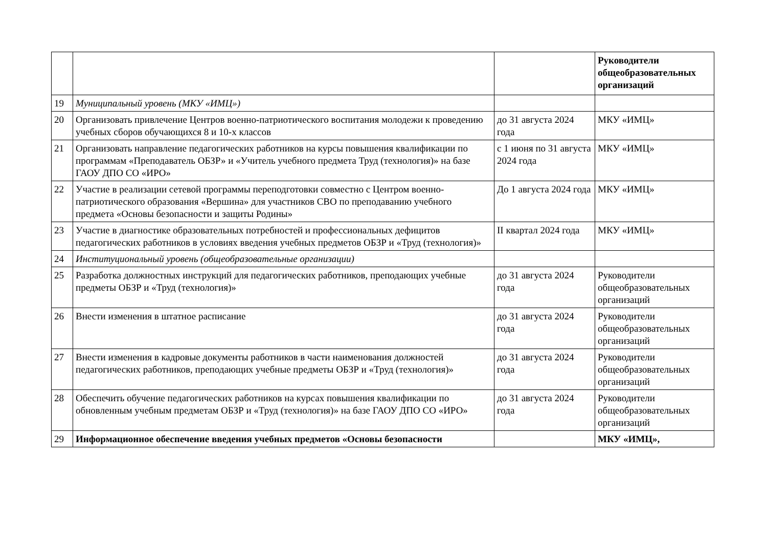| | | | Руководители общеобразовательных организаций |
| 19 | Муниципальный уровень (МКУ «ИМЦ») | | |
| 20 | Организовать привлечение Центров военно-патриотического воспитания молодежи к проведению учебных сборов обучающихся 8 и 10-х классов | до 31 августа 2024 года | МКУ «ИМЦ» |
| 21 | Организовать направление педагогических работников на курсы повышения квалификации по программам «Преподаватель ОБЗР» и «Учитель учебного предмета Труд (технология)» на базе ГАОУ ДПО СО «ИРО» | с 1 июня по 31 августа 2024 года | МКУ «ИМЦ» |
| 22 | Участие в реализации сетевой программы переподготовки совместно с Центром военно-патриотического образования «Вершина» для участников СВО по преподаванию учебного предмета «Основы безопасности и защиты Родины» | До 1 августа 2024 года | МКУ «ИМЦ» |
| 23 | Участие в диагностике образовательных потребностей и профессиональных дефицитов педагогических работников в условиях введения учебных предметов ОБЗР и «Труд (технология)» | II квартал 2024 года | МКУ «ИМЦ» |
| 24 | Институциональный уровень (общеобразовательные организации) | | |
| 25 | Разработка должностных инструкций для педагогических работников, преподающих учебные предметы ОБЗР и «Труд (технология)» | до 31 августа 2024 года | Руководители общеобразовательных организаций |
| 26 | Внести изменения в штатное расписание | до 31 августа 2024 года | Руководители общеобразовательных организаций |
| 27 | Внести изменения в кадровые документы работников в части наименования должностей педагогических работников, преподающих учебные предметы ОБЗР и «Труд (технология)» | до 31 августа 2024 года | Руководители общеобразовательных организаций |
| 28 | Обеспечить обучение педагогических работников на курсах повышения квалификации по обновленным учебным предметам ОБЗР и «Труд (технология)» на базе ГАОУ ДПО СО «ИРО» | до 31 августа 2024 года | Руководители общеобразовательных организаций |
| 29 | Информационное обеспечение введения учебных предметов «Основы безопасности | | МКУ «ИМЦ», |